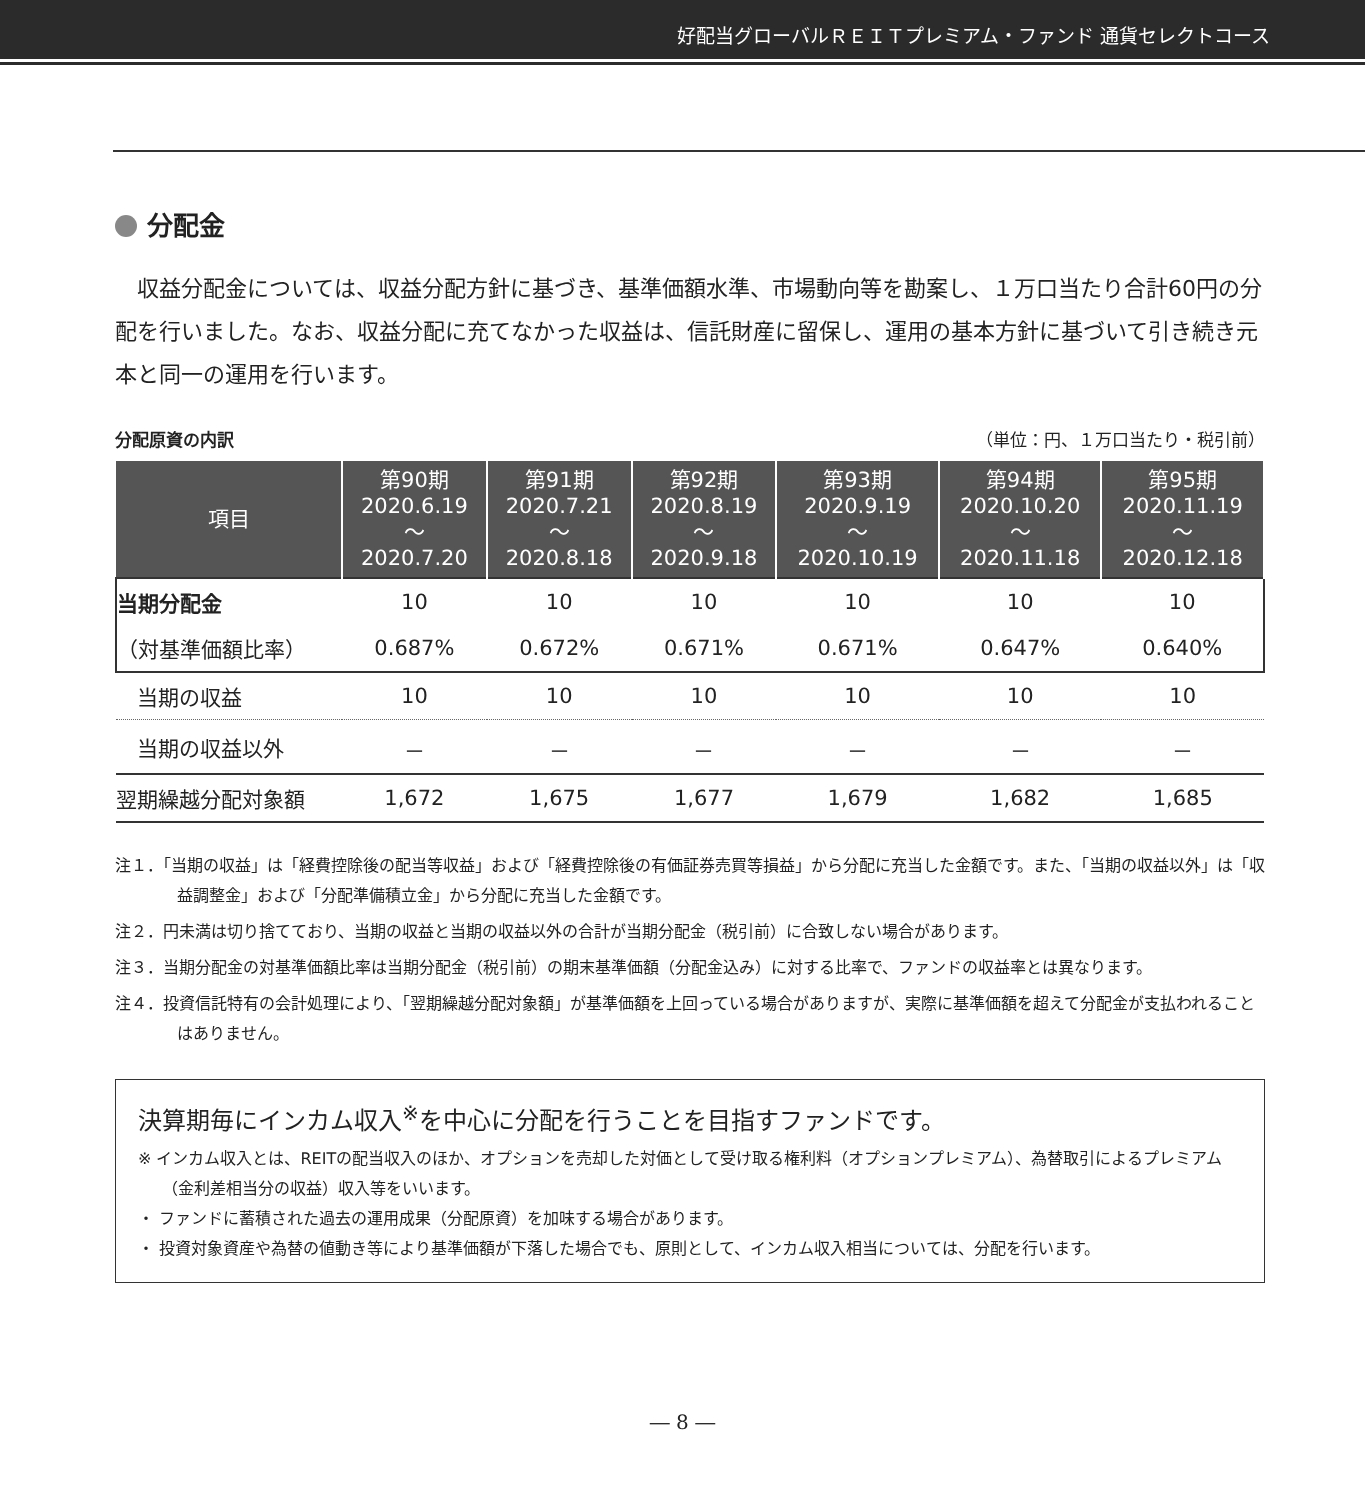好配当グローバルＲＥＩＴプレミアム・ファンド 通貨セレクトコース
分配金
　収益分配金については、収益分配方針に基づき、基準価額水準、市場動向等を勘案し、１万口当たり合計60円の分配を行いました。なお、収益分配に充てなかった収益は、信託財産に留保し、運用の基本方針に基づいて引き続き元本と同一の運用を行います。
分配原資の内訳 （単位：円、１万口当たり・税引前）
| 項目 | 第90期 2020.6.19 ～ 2020.7.20 | 第91期 2020.7.21 ～ 2020.8.18 | 第92期 2020.8.19 ～ 2020.9.18 | 第93期 2020.9.19 ～ 2020.10.19 | 第94期 2020.10.20 ～ 2020.11.18 | 第95期 2020.11.19 ～ 2020.12.18 |
| --- | --- | --- | --- | --- | --- | --- |
| 当期分配金 | 10 | 10 | 10 | 10 | 10 | 10 |
| （対基準価額比率） | 0.687% | 0.672% | 0.671% | 0.671% | 0.647% | 0.640% |
| 当期の収益 | 10 | 10 | 10 | 10 | 10 | 10 |
| 当期の収益以外 | － | － | － | － | － | － |
| 翌期繰越分配対象額 | 1,672 | 1,675 | 1,677 | 1,679 | 1,682 | 1,685 |
注１．「当期の収益」は「経費控除後の配当等収益」および「経費控除後の有価証券売買等損益」から分配に充当した金額です。また、「当期の収益以外」は「収益調整金」および「分配準備積立金」から分配に充当した金額です。
注２．円未満は切り捨てており、当期の収益と当期の収益以外の合計が当期分配金（税引前）に合致しない場合があります。
注３．当期分配金の対基準価額比率は当期分配金（税引前）の期末基準価額（分配金込み）に対する比率で、ファンドの収益率とは異なります。
注４．投資信託特有の会計処理により、「翌期繰越分配対象額」が基準価額を上回っている場合がありますが、実際に基準価額を超えて分配金が支払われることはありません。
決算期毎にインカム収入<sup>※</sup>を中心に分配を行うことを目指すファンドです。
※ インカム収入とは、REITの配当収入のほか、オプションを売却した対価として受け取る権利料（オプションプレミアム）、為替取引によるプレミアム（金利差相当分の収益）収入等をいいます。
・ ファンドに蓄積された過去の運用成果（分配原資）を加味する場合があります。
・ 投資対象資産や為替の値動き等により基準価額が下落した場合でも、原則として、インカム収入相当については、分配を行います。
― 8 ―